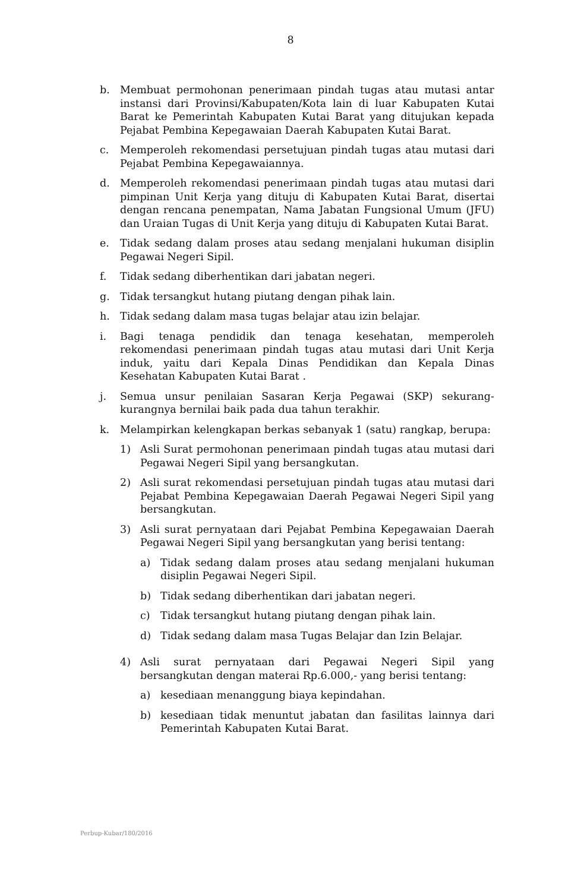8
b. Membuat permohonan penerimaan pindah tugas atau mutasi antar instansi dari Provinsi/Kabupaten/Kota lain di luar Kabupaten Kutai Barat ke Pemerintah Kabupaten Kutai Barat yang ditujukan kepada Pejabat Pembina Kepegawaian Daerah Kabupaten Kutai Barat.
c. Memperoleh rekomendasi persetujuan pindah tugas atau mutasi dari Pejabat Pembina Kepegawaiannya.
d. Memperoleh rekomendasi penerimaan pindah tugas atau mutasi dari pimpinan Unit Kerja yang dituju di Kabupaten Kutai Barat, disertai dengan rencana penempatan, Nama Jabatan Fungsional Umum (JFU) dan Uraian Tugas di Unit Kerja yang dituju di Kabupaten Kutai Barat.
e. Tidak sedang dalam proses atau sedang menjalani hukuman disiplin Pegawai Negeri Sipil.
f. Tidak sedang diberhentikan dari jabatan negeri.
g. Tidak tersangkut hutang piutang dengan pihak lain.
h. Tidak sedang dalam masa tugas belajar atau izin belajar.
i. Bagi tenaga pendidik dan tenaga kesehatan, memperoleh rekomendasi penerimaan pindah tugas atau mutasi dari Unit Kerja induk, yaitu dari Kepala Dinas Pendidikan dan Kepala Dinas Kesehatan Kabupaten Kutai Barat .
j. Semua unsur penilaian Sasaran Kerja Pegawai (SKP) sekurang-kurangnya bernilai baik pada dua tahun terakhir.
k. Melampirkan kelengkapan berkas sebanyak 1 (satu) rangkap, berupa:
1) Asli Surat permohonan penerimaan pindah tugas atau mutasi dari Pegawai Negeri Sipil yang bersangkutan.
2) Asli surat rekomendasi persetujuan pindah tugas atau mutasi dari Pejabat Pembina Kepegawaian Daerah Pegawai Negeri Sipil yang bersangkutan.
3) Asli surat pernyataan dari Pejabat Pembina Kepegawaian Daerah Pegawai Negeri Sipil yang bersangkutan yang berisi tentang:
a) Tidak sedang dalam proses atau sedang menjalani hukuman disiplin Pegawai Negeri Sipil.
b) Tidak sedang diberhentikan dari jabatan negeri.
c) Tidak tersangkut hutang piutang dengan pihak lain.
d) Tidak sedang dalam masa Tugas Belajar dan Izin Belajar.
4) Asli surat pernyataan dari Pegawai Negeri Sipil yang bersangkutan dengan materai Rp.6.000,- yang berisi tentang:
a) kesediaan menanggung biaya kepindahan.
b) kesediaan tidak menuntut jabatan dan fasilitas lainnya dari Pemerintah Kabupaten Kutai Barat.
Perbup-Kubar/180/2016